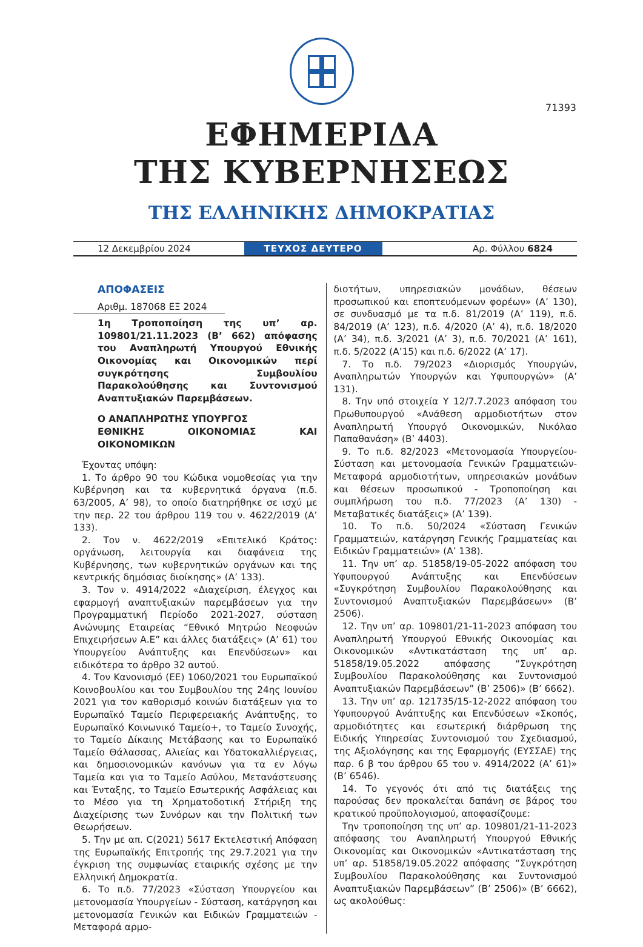71393
ΕΦΗΜΕΡΙΔΑ
ΤΗΣ ΚΥΒΕΡΝΗΣΕΩΣ
ΤΗΣ ΕΛΛΗΝΙΚΗΣ ΔΗΜΟΚΡΑΤΙΑΣ
12 Δεκεμβρίου 2024
ΤΕΥΧΟΣ ΔΕΥΤΕΡΟ
Αρ. Φύλλου 6824
ΑΠΟΦΑΣΕΙΣ
Αριθμ. 187068 ΕΞ 2024
1η Τροποποίηση της υπ’ αρ. 109801/21.11.2023 (Β’ 662) απόφασης του Αναπληρωτή Υπουργού Εθνικής Οικονομίας και Οικονομικών περί συγκρότησης Συμβουλίου Παρακολούθησης και Συντονισμού Αναπτυξιακών Παρεμβάσεων.
Ο ΑΝΑΠΛΗΡΩΤΗΣ ΥΠΟΥΡΓΟΣ
ΕΘΝΙΚΗΣ ΟΙΚΟΝΟΜΙΑΣ ΚΑΙ ΟΙΚΟΝΟΜΙΚΩΝ
Έχοντας υπόψη:
1. Το άρθρο 90 του Κώδικα νομοθεσίας για την Κυβέρνηση και τα κυβερνητικά όργανα (π.δ. 63/2005, Α’ 98), το οποίο διατηρήθηκε σε ισχύ με την περ. 22 του άρθρου 119 του ν. 4622/2019 (Α’ 133).
2. Τον ν. 4622/2019 «Επιτελικό Κράτος: οργάνωση, λειτουργία και διαφάνεια της Κυβέρνησης, των κυβερνητικών οργάνων και της κεντρικής δημόσιας διοίκησης» (Α’ 133).
3. Τον ν. 4914/2022 «Διαχείριση, έλεγχος και εφαρμογή αναπτυξιακών παρεμβάσεων για την Προγραμματική Περίοδο 2021-2027, σύσταση Ανώνυμης Εταιρείας “Εθνικό Μητρώο Νεοφυών Επιχειρήσεων Α.Ε” και άλλες διατάξεις» (Α’ 61) του Υπουργείου Ανάπτυξης και Επενδύσεων» και ειδικότερα το άρθρο 32 αυτού.
4. Τον Κανονισμό (ΕΕ) 1060/2021 του Ευρωπαϊκού Κοινοβουλίου και του Συμβουλίου της 24ης Ιουνίου 2021 για τον καθορισμό κοινών διατάξεων για το Ευρωπαϊκό Ταμείο Περιφερειακής Ανάπτυξης, το Ευρωπαϊκό Κοινωνικό Ταμείο+, το Ταμείο Συνοχής, το Ταμείο Δίκαιης Μετάβασης και το Ευρωπαϊκό Ταμείο Θάλασσας, Αλιείας και Υδατοκαλλιέργειας, και δημοσιονομικών κανόνων για τα εν λόγω Ταμεία και για το Ταμείο Ασύλου, Μετανάστευσης και Ένταξης, το Ταμείο Εσωτερικής Ασφάλειας και το Μέσο για τη Χρηματοδοτική Στήριξη της Διαχείρισης των Συνόρων και την Πολιτική των Θεωρήσεων.
5. Την με απ. C(2021) 5617 Εκτελεστική Απόφαση της Ευρωπαϊκής Επιτροπής της 29.7.2021 για την έγκριση της συμφωνίας εταιρικής σχέσης με την Ελληνική Δημοκρατία.
6. Το π.δ. 77/2023 «Σύσταση Υπουργείου και μετονομασία Υπουργείων - Σύσταση, κατάργηση και μετονομασία Γενικών και Ειδικών Γραμματειών - Μεταφορά αρμο-
διοτήτων, υπηρεσιακών μονάδων, θέσεων προσωπικού και εποπτευόμενων φορέων» (Α’ 130), σε συνδυασμό με τα π.δ. 81/2019 (Α’ 119), π.δ. 84/2019 (Α’ 123), π.δ. 4/2020 (Α’ 4), π.δ. 18/2020 (Α’ 34), π.δ. 3/2021 (Α’ 3), π.δ. 70/2021 (Α’ 161), π.δ. 5/2022 (Α’15) και π.δ. 6/2022 (Α’ 17).
7. Το π.δ. 79/2023 «Διορισμός Υπουργών, Αναπληρωτών Υπουργών και Υφυπουργών» (Α’ 131).
8. Την υπό στοιχεία Υ 12/7.7.2023 απόφαση του Πρωθυπουργού «Ανάθεση αρμοδιοτήτων στον Αναπληρωτή Υπουργό Οικονομικών, Νικόλαο Παπαθανάση» (Β’ 4403).
9. Το π.δ. 82/2023 «Μετονομασία Υπουργείου- Σύσταση και μετονομασία Γενικών Γραμματειών- Μεταφορά αρμοδιοτήτων, υπηρεσιακών μονάδων και θέσεων προσωπικού - Τροποποίηση και συμπλήρωση του π.δ. 77/2023 (Α’ 130) - Μεταβατικές διατάξεις» (Α’ 139).
10. Το π.δ. 50/2024 «Σύσταση Γενικών Γραμματειών, κατάργηση Γενικής Γραμματείας και Ειδικών Γραμματειών» (Α’ 138).
11. Την υπ’ αρ. 51858/19-05-2022 απόφαση του Υφυπουργού Ανάπτυξης και Επενδύσεων «Συγκρότηση Συμβουλίου Παρακολούθησης και Συντονισμού Αναπτυξιακών Παρεμβάσεων» (Β’ 2506).
12. Την υπ’ αρ. 109801/21-11-2023 απόφαση του Αναπληρωτή Υπουργού Εθνικής Οικονομίας και Οικονομικών «Αντικατάσταση της υπ’ αρ. 51858/19.05.2022 απόφασης “Συγκρότηση Συμβουλίου Παρακολούθησης και Συντονισμού Αναπτυξιακών Παρεμβάσεων” (Β’ 2506)» (Β’ 6662).
13. Την υπ’ αρ. 121735/15-12-2022 απόφαση του Υφυπουργού Ανάπτυξης και Επενδύσεων «Σκοπός, αρμοδιότητες και εσωτερική διάρθρωση της Ειδικής Υπηρεσίας Συντονισμού του Σχεδιασμού, της Αξιολόγησης και της Εφαρμογής (ΕΥΣΣΑΕ) της παρ. 6 β του άρθρου 65 του ν. 4914/2022 (Α’ 61)» (Β’ 6546).
14. Το γεγονός ότι από τις διατάξεις της παρούσας δεν προκαλείται δαπάνη σε βάρος του κρατικού προϋπολογισμού, αποφασίζουμε:
Την τροποποίηση της υπ’ αρ. 109801/21-11-2023 απόφασης του Αναπληρωτή Υπουργού Εθνικής Οικονομίας και Οικονομικών «Αντικατάσταση της υπ’ αρ. 51858/19.05.2022 απόφασης “Συγκρότηση Συμβουλίου Παρακολούθησης και Συντονισμού Αναπτυξιακών Παρεμβάσεων” (Β’ 2506)» (Β’ 6662), ως ακολούθως: